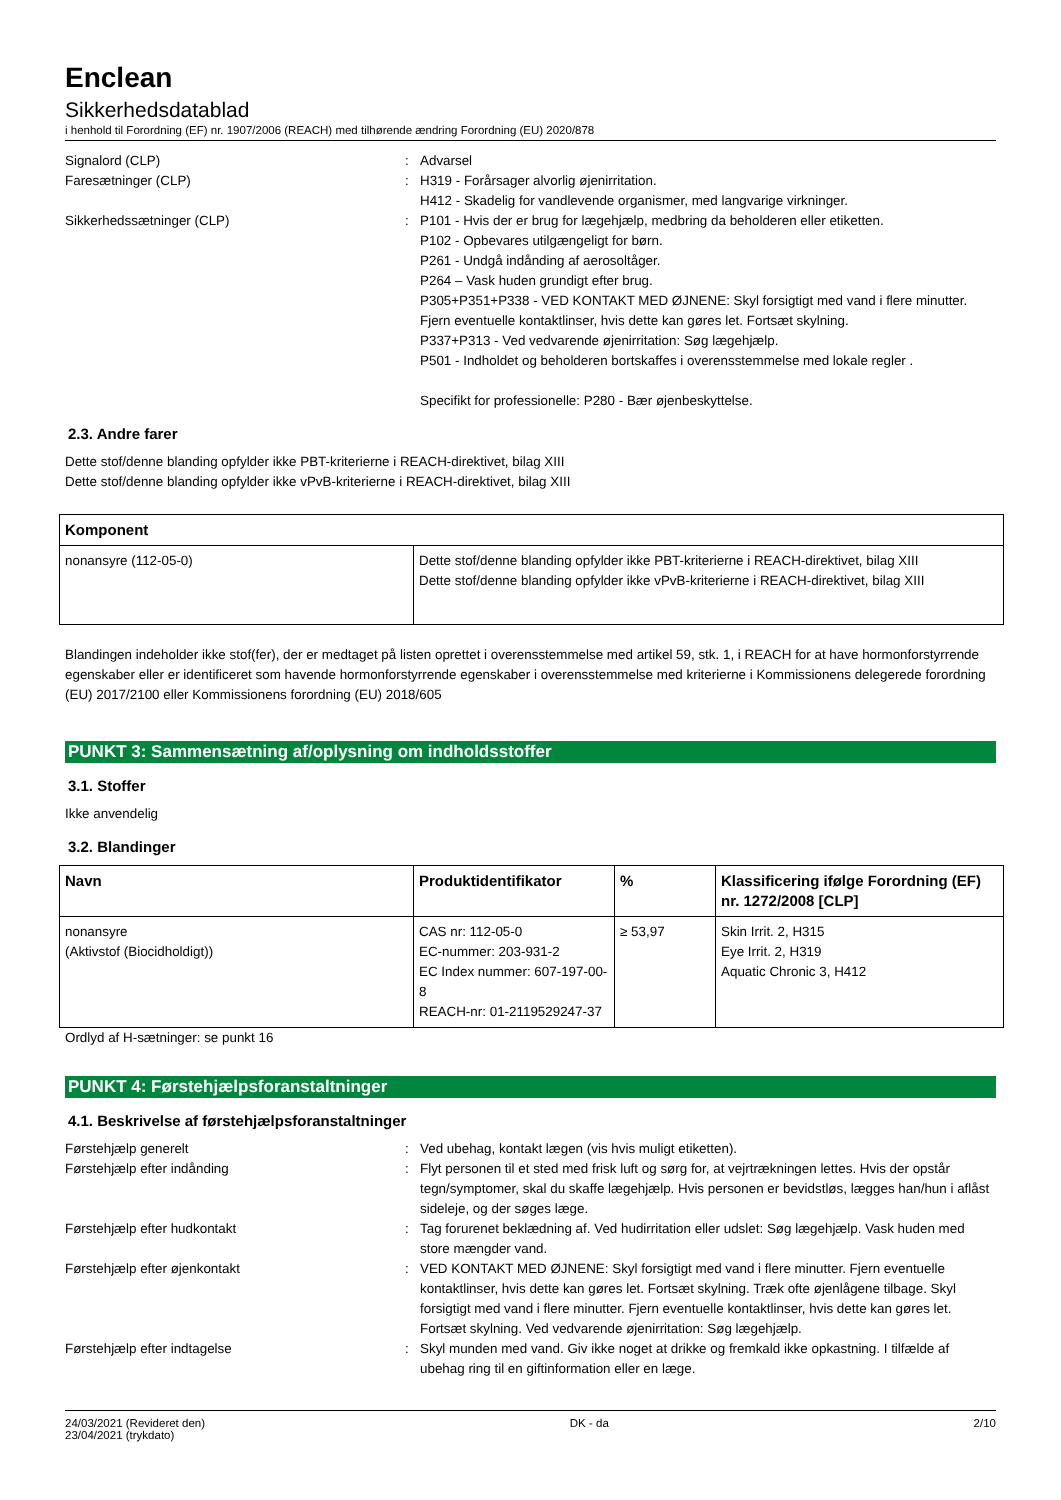Enclean
Sikkerhedsdatablad
i henhold til Forordning (EF) nr. 1907/2006 (REACH) med tilhørende ændring Forordning (EU) 2020/878
Signalord (CLP) : Advarsel
Faresætninger (CLP) : H319 - Forårsager alvorlig øjenirritation.
H412 - Skadelig for vandlevende organismer, med langvarige virkninger.
Sikkerhedssætninger (CLP) : P101 - Hvis der er brug for lægehjælp, medbring da beholderen eller etiketten.
P102 - Opbevares utilgængeligt for børn.
P261 - Undgå indånding af aerosoltåger.
P264 – Vask huden grundigt efter brug.
P305+P351+P338 - VED KONTAKT MED ØJNENE: Skyl forsigtigt med vand i flere minutter. Fjern eventuelle kontaktlinser, hvis dette kan gøres let. Fortsæt skylning.
P337+P313 - Ved vedvarende øjenirritation: Søg lægehjælp.
P501 - Indholdet og beholderen bortskaffes i overensstemmelse med lokale regler .
Specifikt for professionelle: P280 - Bær øjenbeskyttelse.
2.3. Andre farer
Dette stof/denne blanding opfylder ikke PBT-kriterierne i REACH-direktivet, bilag XIII
Dette stof/denne blanding opfylder ikke vPvB-kriterierne i REACH-direktivet, bilag XIII
| Komponent | |
| --- | --- |
| nonansyre (112-05-0) | Dette stof/denne blanding opfylder ikke PBT-kriterierne i REACH-direktivet, bilag XIII Dette stof/denne blanding opfylder ikke vPvB-kriterierne i REACH-direktivet, bilag XIII |
Blandingen indeholder ikke stof(fer), der er medtaget på listen oprettet i overensstemmelse med artikel 59, stk. 1, i REACH for at have hormonforstyrrende egenskaber eller er identificeret som havende hormonforstyrrende egenskaber i overensstemmelse med kriterierne i Kommissionens delegerede forordning (EU) 2017/2100 eller Kommissionens forordning (EU) 2018/605
PUNKT 3: Sammensætning af/oplysning om indholdsstoffer
3.1. Stoffer
Ikke anvendelig
3.2. Blandinger
| Navn | Produktidentifikator | % | Klassificering ifølge Forordning (EF) nr. 1272/2008 [CLP] |
| --- | --- | --- | --- |
| nonansyre (Aktivstof (Biocidholdigt)) | CAS nr: 112-05-0 EC-nummer: 203-931-2 EC Index nummer: 607-197-00-8 REACH-nr: 01-2119529247-37 | ≥ 53,97 | Skin Irrit. 2, H315 Eye Irrit. 2, H319 Aquatic Chronic 3, H412 |
Ordlyd af H-sætninger: se punkt 16
PUNKT 4: Førstehjælpsforanstaltninger
4.1. Beskrivelse af førstehjælpsforanstaltninger
Førstehjælp generelt : Ved ubehag, kontakt lægen (vis hvis muligt etiketten).
Førstehjælp efter indånding : Flyt personen til et sted med frisk luft og sørg for, at vejrtrækningen lettes. Hvis der opstår tegn/symptomer, skal du skaffe lægehjælp. Hvis personen er bevidstløs, lægges han/hun i aflåst sideleje, og der søges læge.
Førstehjælp efter hudkontakt : Tag forurenet beklædning af. Ved hudirritation eller udslet: Søg lægehjælp. Vask huden med store mængder vand.
Førstehjælp efter øjenkontakt : VED KONTAKT MED ØJNENE: Skyl forsigtigt med vand i flere minutter. Fjern eventuelle kontaktlinser, hvis dette kan gøres let. Fortsæt skylning. Træk ofte øjenlågene tilbage. Skyl forsigtigt med vand i flere minutter. Fjern eventuelle kontaktlinser, hvis dette kan gøres let. Fortsæt skylning. Ved vedvarende øjenirritation: Søg lægehjælp.
Førstehjælp efter indtagelse : Skyl munden med vand. Giv ikke noget at drikke og fremkald ikke opkastning. I tilfælde af ubehag ring til en giftinformation eller en læge.
24/03/2021 (Revideret den)
23/04/2021 (trykdato)
DK - da 2/10